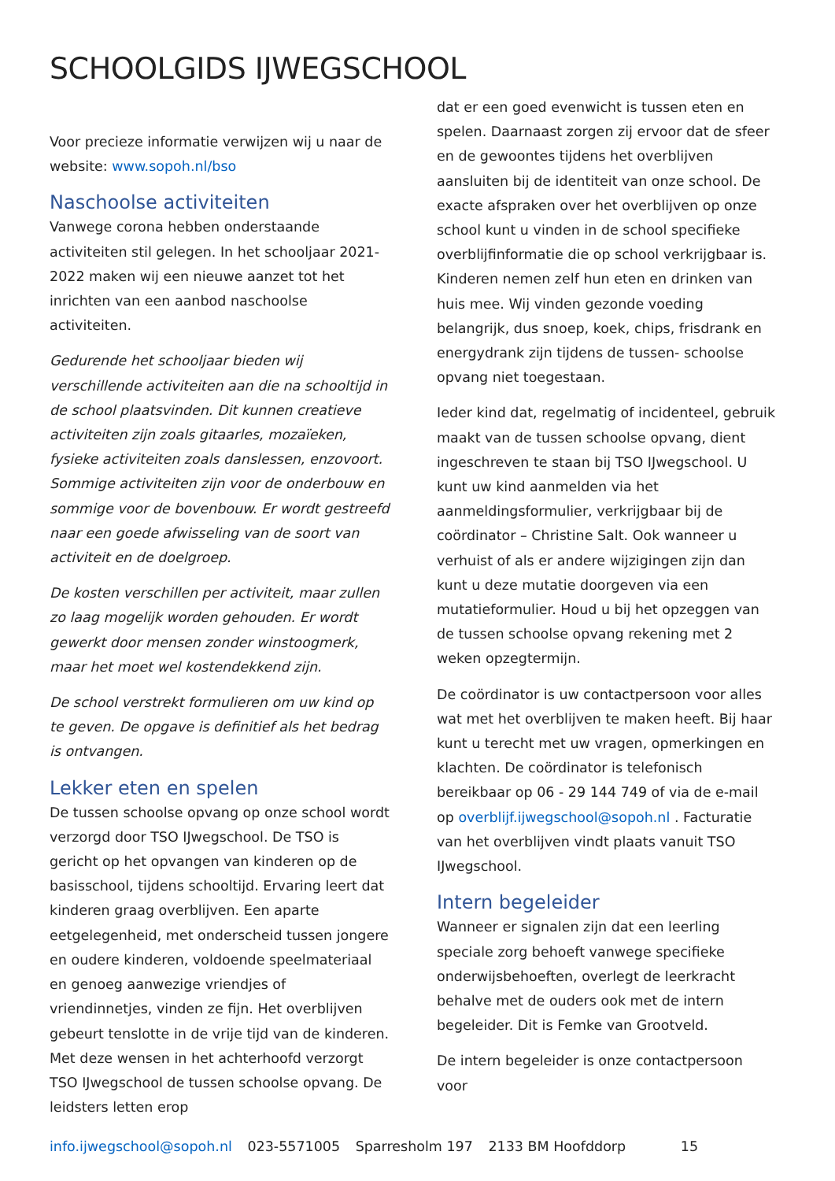SCHOOLGIDS IJWEGSCHOOL
Voor precieze informatie verwijzen wij u naar de website: www.sopoh.nl/bso
Naschoolse activiteiten
Vanwege corona hebben onderstaande activiteiten stil gelegen. In het schooljaar 2021-2022 maken wij een nieuwe aanzet tot het inrichten van een aanbod naschoolse activiteiten.
Gedurende het schooljaar bieden wij verschillende activiteiten aan die na schooltijd in de school plaatsvinden. Dit kunnen creatieve activiteiten zijn zoals gitaarles, mozaïeken, fysieke activiteiten zoals danslessen, enzovoort. Sommige activiteiten zijn voor de onderbouw en sommige voor de bovenbouw. Er wordt gestreefd naar een goede afwisseling van de soort van activiteit en de doelgroep.
De kosten verschillen per activiteit, maar zullen zo laag mogelijk worden gehouden. Er wordt gewerkt door mensen zonder winstoogmerk, maar het moet wel kostendekkend zijn.
De school verstrekt formulieren om uw kind op te geven. De opgave is definitief als het bedrag is ontvangen.
Lekker eten en spelen
De tussen schoolse opvang op onze school wordt verzorgd door TSO IJwegschool. De TSO is gericht op het opvangen van kinderen op de basisschool, tijdens schooltijd. Ervaring leert dat kinderen graag overblijven. Een aparte eetgelegenheid, met onderscheid tussen jongere en oudere kinderen, voldoende speelmateriaal en genoeg aanwezige vriendjes of vriendinnetjes, vinden ze fijn. Het overblijven gebeurt tenslotte in de vrije tijd van de kinderen. Met deze wensen in het achterhoofd verzorgt TSO IJwegschool de tussen schoolse opvang. De leidsters letten erop
dat er een goed evenwicht is tussen eten en spelen. Daarnaast zorgen zij ervoor dat de sfeer en de gewoontes tijdens het overblijven aansluiten bij de identiteit van onze school. De exacte afspraken over het overblijven op onze school kunt u vinden in de school specifieke overblijfinformatie die op school verkrijgbaar is. Kinderen nemen zelf hun eten en drinken van huis mee. Wij vinden gezonde voeding belangrijk, dus snoep, koek, chips, frisdrank en energydrank zijn tijdens de tussen- schoolse opvang niet toegestaan.
Ieder kind dat, regelmatig of incidenteel, gebruik maakt van de tussen schoolse opvang, dient ingeschreven te staan bij TSO IJwegschool. U kunt uw kind aanmelden via het aanmeldingsformulier, verkrijgbaar bij de coördinator – Christine Salt. Ook wanneer u verhuist of als er andere wijzigingen zijn dan kunt u deze mutatie doorgeven via een mutatieformulier. Houd u bij het opzeggen van de tussen schoolse opvang rekening met 2 weken opzegtermijn.
De coördinator is uw contactpersoon voor alles wat met het overblijven te maken heeft. Bij haar kunt u terecht met uw vragen, opmerkingen en klachten. De coördinator is telefonisch bereikbaar op 06 - 29 144 749 of via de e-mail op overblijf.ijwegschool@sopoh.nl . Facturatie van het overblijven vindt plaats vanuit TSO IJwegschool.
Intern begeleider
Wanneer er signalen zijn dat een leerling speciale zorg behoeft vanwege specifieke onderwijsbehoeften, overlegt de leerkracht behalve met de ouders ook met de intern begeleider. Dit is Femke van Grootveld.
De intern begeleider is onze contactpersoon voor
info.ijwegschool@sopoh.nl 023-5571005 Sparresholm 197 2133 BM Hoofddorp 15